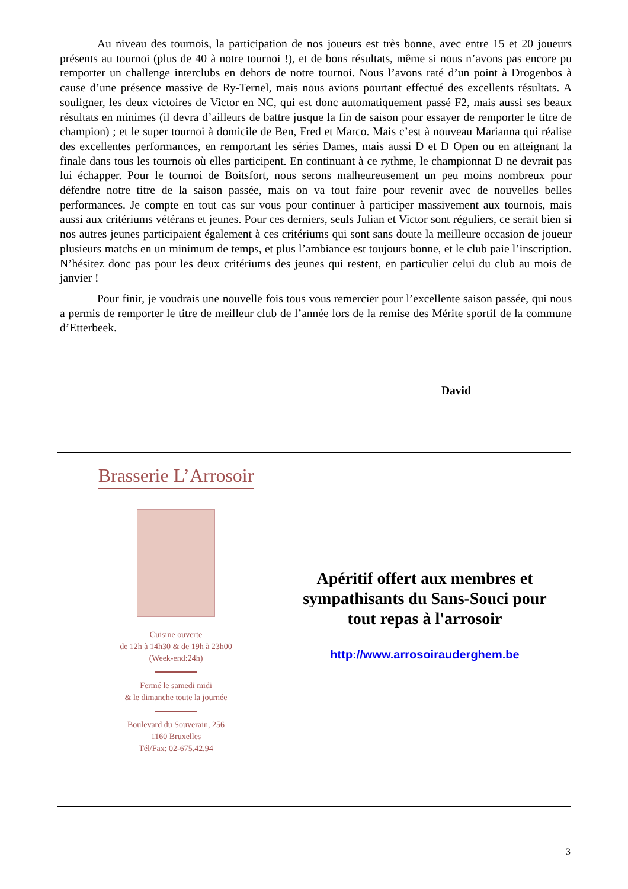Au niveau des tournois, la participation de nos joueurs est très bonne, avec entre 15 et 20 joueurs présents au tournoi (plus de 40 à notre tournoi !), et de bons résultats, même si nous n’avons pas encore pu remporter un challenge interclubs en dehors de notre tournoi. Nous l’avons raté d’un point à Drogenbos à cause d’une présence massive de Ry-Ternel, mais nous avions pourtant effectué des excellents résultats. A souligner, les deux victoires de Victor en NC, qui est donc automatiquement passé F2, mais aussi ses beaux résultats en minimes (il devra d’ailleurs de battre jusque la fin de saison pour essayer de remporter le titre de champion) ; et le super tournoi à domicile de Ben, Fred et Marco. Mais c’est à nouveau Marianna qui réalise des excellentes performances, en remportant les séries Dames, mais aussi D et D Open ou en atteignant la finale dans tous les tournois où elles participent. En continuant à ce rythme, le championnat D ne devrait pas lui échapper. Pour le tournoi de Boitsfort, nous serons malheureusement un peu moins nombreux pour défendre notre titre de la saison passée, mais on va tout faire pour revenir avec de nouvelles belles performances. Je compte en tout cas sur vous pour continuer à participer massivement aux tournois, mais aussi aux critériums vétérans et jeunes. Pour ces derniers, seuls Julian et Victor sont réguliers, ce serait bien si nos autres jeunes participaient également à ces critériums qui sont sans doute la meilleure occasion de joueur plusieurs matchs en un minimum de temps, et plus l’ambiance est toujours bonne, et le club paie l’inscription. N’hésitez donc pas pour les deux critériums des jeunes qui restent, en particulier celui du club au mois de janvier !
Pour finir, je voudrais une nouvelle fois tous vous remercier pour l’excellente saison passée, qui nous a permis de remporter le titre de meilleur club de l’année lors de la remise des Mérite sportif de la commune d’Etterbeek.
David
Brasserie L’Arrosoir
Cuisine ouverte
de 12h à 14h30 & de 19h à 23h00
(Week-end:24h)
Fermé le samedi midi
& le dimanche toute la journée
Boulevard du Souverain, 256
1160 Bruxelles
Tél/Fax: 02-675.42.94
Apéritif offert aux membres et sympathisants du Sans-Souci pour tout repas à l'arrosoir
http://www.arrosoirauderghem.be
3